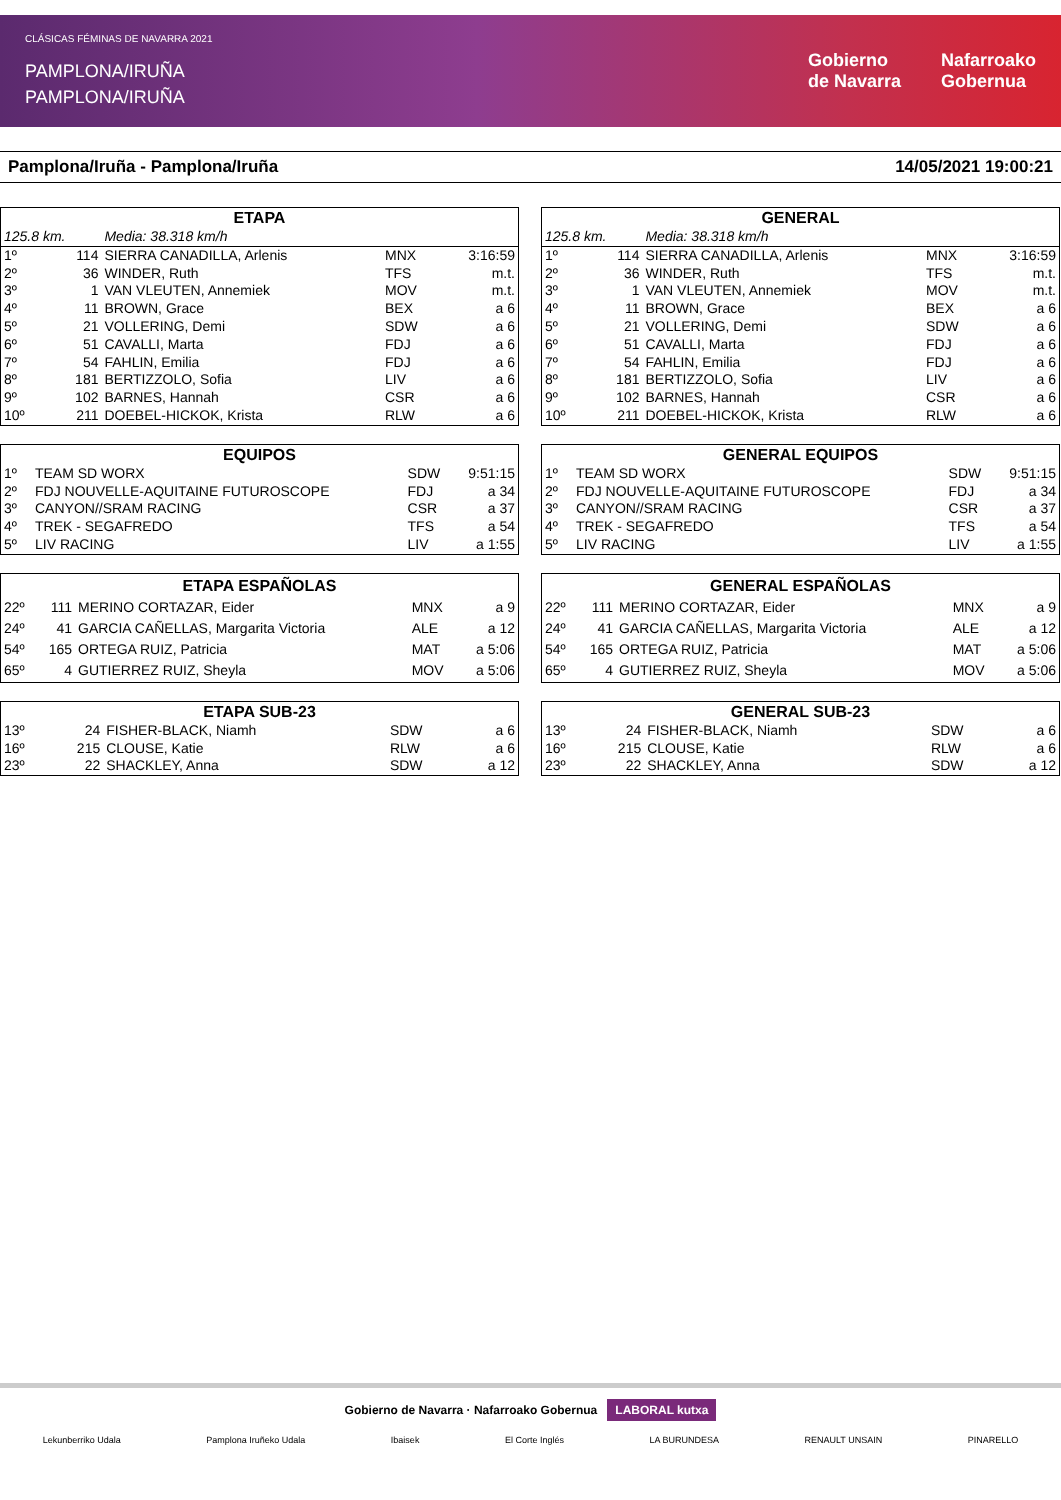CLÁSICAS FÉMINAS DE NAVARRA 2021
PAMPLONA/IRUÑA
PAMPLONA/IRUÑA
Gobierno
de Navarra Nafarroako
Gobernua
Pamplona/Iruña - Pamplona/Iruña 14/05/2021 19:00:21
| ETAPA | | | | |
| --- | --- | --- | --- | --- |
| 125.8 km. | | Media: 38.318 km/h | | |
| 1º | 114 | SIERRA CANADILLA, Arlenis | MNX | 3:16:59 |
| 2º | 36 | WINDER, Ruth | TFS | m.t. |
| 3º | 1 | VAN VLEUTEN, Annemiek | MOV | m.t. |
| 4º | 11 | BROWN, Grace | BEX | a 6 |
| 5º | 21 | VOLLERING, Demi | SDW | a 6 |
| 6º | 51 | CAVALLI, Marta | FDJ | a 6 |
| 7º | 54 | FAHLIN, Emilia | FDJ | a 6 |
| 8º | 181 | BERTIZZOLO, Sofia | LIV | a 6 |
| 9º | 102 | BARNES, Hannah | CSR | a 6 |
| 10º | 211 | DOEBEL-HICKOK, Krista | RLW | a 6 |
| EQUIPOS | | | | |
| --- | --- | --- | --- | --- |
| 1º | | TEAM SD WORX | SDW | 9:51:15 |
| 2º | | FDJ NOUVELLE-AQUITAINE FUTUROSCOPE | FDJ | a 34 |
| 3º | | CANYON//SRAM RACING | CSR | a 37 |
| 4º | | TREK - SEGAFREDO | TFS | a 54 |
| 5º | | LIV RACING | LIV | a 1:55 |
| ETAPA ESPAÑOLAS | | | | |
| --- | --- | --- | --- | --- |
| 22º | 111 | MERINO CORTAZAR, Eider | MNX | a 9 |
| 24º | 41 | GARCIA CAÑELLAS, Margarita Victoria | ALE | a 12 |
| 54º | 165 | ORTEGA RUIZ, Patricia | MAT | a 5:06 |
| 65º | 4 | GUTIERREZ RUIZ, Sheyla | MOV | a 5:06 |
| ETAPA SUB-23 | | | | |
| --- | --- | --- | --- | --- |
| 13º | 24 | FISHER-BLACK, Niamh | SDW | a 6 |
| 16º | 215 | CLOUSE, Katie | RLW | a 6 |
| 23º | 22 | SHACKLEY, Anna | SDW | a 12 |
| GENERAL | | | | |
| --- | --- | --- | --- | --- |
| 125.8 km. | | Media: 38.318 km/h | | |
| 1º | 114 | SIERRA CANADILLA, Arlenis | MNX | 3:16:59 |
| 2º | 36 | WINDER, Ruth | TFS | m.t. |
| 3º | 1 | VAN VLEUTEN, Annemiek | MOV | m.t. |
| 4º | 11 | BROWN, Grace | BEX | a 6 |
| 5º | 21 | VOLLERING, Demi | SDW | a 6 |
| 6º | 51 | CAVALLI, Marta | FDJ | a 6 |
| 7º | 54 | FAHLIN, Emilia | FDJ | a 6 |
| 8º | 181 | BERTIZZOLO, Sofia | LIV | a 6 |
| 9º | 102 | BARNES, Hannah | CSR | a 6 |
| 10º | 211 | DOEBEL-HICKOK, Krista | RLW | a 6 |
| GENERAL EQUIPOS | | | | |
| --- | --- | --- | --- | --- |
| 1º | | TEAM SD WORX | SDW | 9:51:15 |
| 2º | | FDJ NOUVELLE-AQUITAINE FUTUROSCOPE | FDJ | a 34 |
| 3º | | CANYON//SRAM RACING | CSR | a 37 |
| 4º | | TREK - SEGAFREDO | TFS | a 54 |
| 5º | | LIV RACING | LIV | a 1:55 |
| GENERAL ESPAÑOLAS | | | | |
| --- | --- | --- | --- | --- |
| 22º | 111 | MERINO CORTAZAR, Eider | MNX | a 9 |
| 24º | 41 | GARCIA CAÑELLAS, Margarita Victoria | ALE | a 12 |
| 54º | 165 | ORTEGA RUIZ, Patricia | MAT | a 5:06 |
| 65º | 4 | GUTIERREZ RUIZ, Sheyla | MOV | a 5:06 |
| GENERAL SUB-23 | | | | |
| --- | --- | --- | --- | --- |
| 13º | 24 | FISHER-BLACK, Niamh | SDW | a 6 |
| 16º | 215 | CLOUSE, Katie | RLW | a 6 |
| 23º | 22 | SHACKLEY, Anna | SDW | a 12 |
Gobierno de Navarra · Nafarroako Gobernua LABORAL kutxa
Lekunberriko Udala Pamplona Iruñeko Udala Ibaisek El Corte Inglés LA BURUNDESA RENAULT UNSAIN PINARELLO